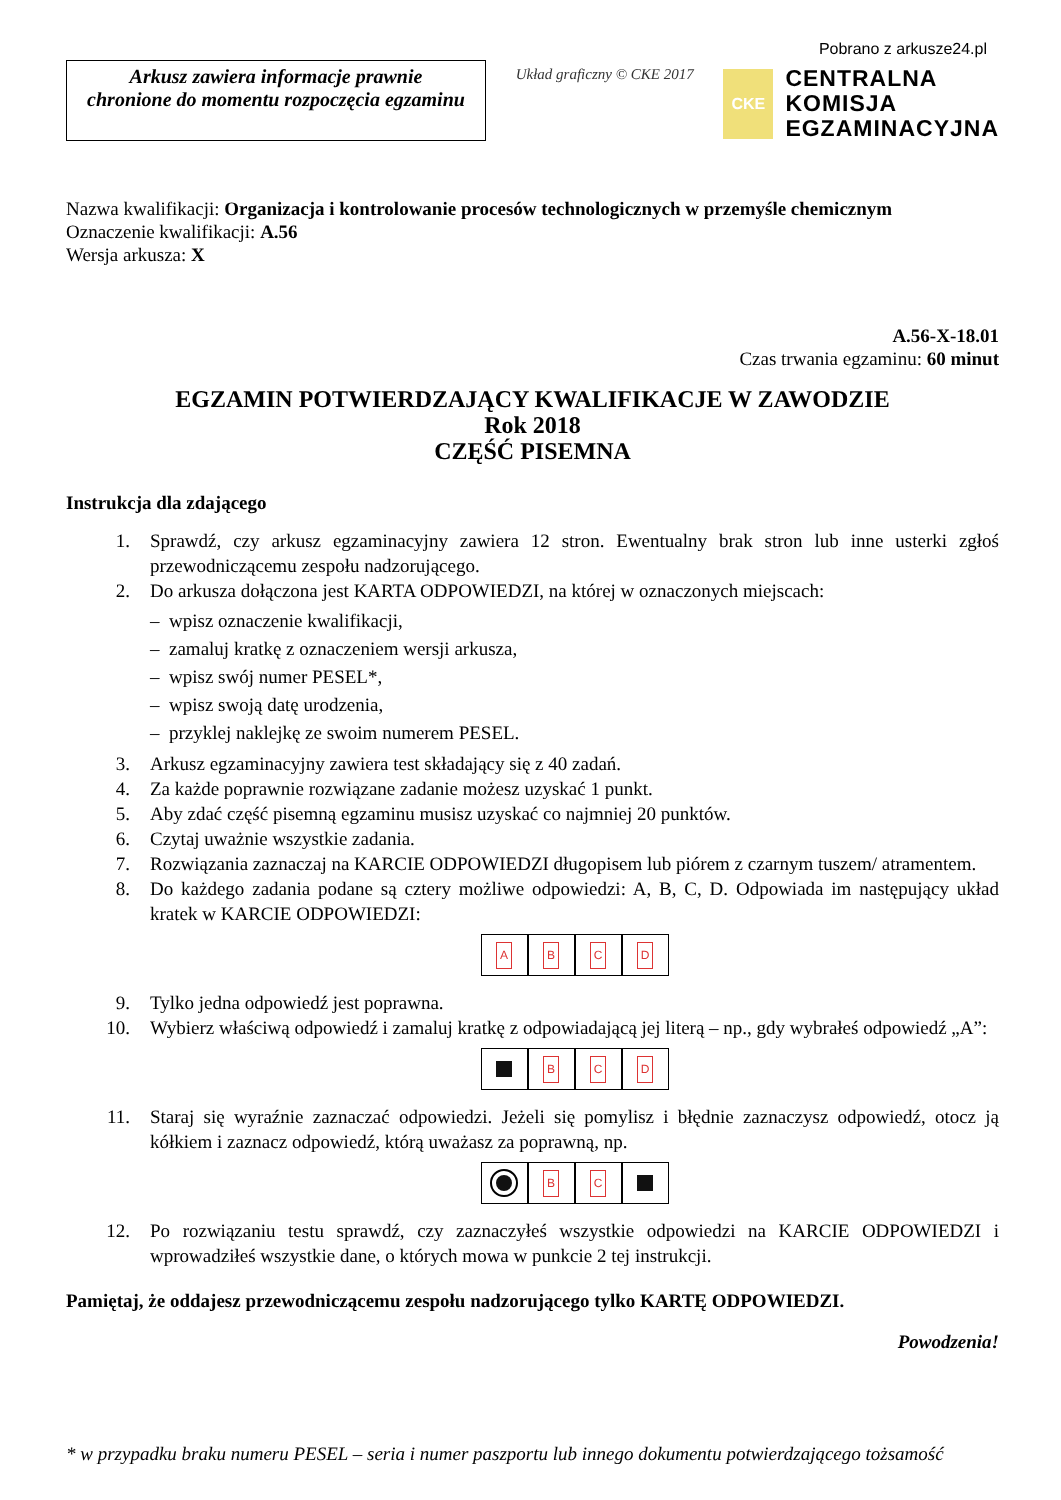Arkusz zawiera informacje prawnie
chronione do momentu rozpoczęcia egzaminu
Układ graficzny © CKE 2017
Pobrano z arkusze24.pl
CKE
CENTRALNA
KOMISJA
EGZAMINACYJNA
Nazwa kwalifikacji: Organizacja i kontrolowanie procesów technologicznych w przemyśle chemicznym
Oznaczenie kwalifikacji: A.56
Wersja arkusza: X
A.56-X-18.01
Czas trwania egzaminu: 60 minut
EGZAMIN POTWIERDZAJĄCY KWALIFIKACJE W ZAWODZIE
Rok 2018
CZĘŚĆ PISEMNA
Instrukcja dla zdającego
1. Sprawdź, czy arkusz egzaminacyjny zawiera 12 stron. Ewentualny brak stron lub inne usterki zgłoś przewodniczącemu zespołu nadzorującego.
2. Do arkusza dołączona jest KARTA ODPOWIEDZI, na której w oznaczonych miejscach:
– wpisz oznaczenie kwalifikacji,
– zamaluj kratkę z oznaczeniem wersji arkusza,
– wpisz swój numer PESEL*,
– wpisz swoją datę urodzenia,
– przyklej naklejkę ze swoim numerem PESEL.
3. Arkusz egzaminacyjny zawiera test składający się z 40 zadań.
4. Za każde poprawnie rozwiązane zadanie możesz uzyskać 1 punkt.
5. Aby zdać część pisemną egzaminu musisz uzyskać co najmniej 20 punktów.
6. Czytaj uważnie wszystkie zadania.
7. Rozwiązania zaznaczaj na KARCIE ODPOWIEDZI długopisem lub piórem z czarnym tuszem/ atramentem.
8. Do każdego zadania podane są cztery możliwe odpowiedzi: A, B, C, D. Odpowiada im następujący układ kratek w KARCIE ODPOWIEDZI:
ABCD
9. Tylko jedna odpowiedź jest poprawna.
10. Wybierz właściwą odpowiedź i zamaluj kratkę z odpowiadającą jej literą – np., gdy wybrałeś odpowiedź „A”:
BCD
11. Staraj się wyraźnie zaznaczać odpowiedzi. Jeżeli się pomylisz i błędnie zaznaczysz odpowiedź, otocz ją kółkiem i zaznacz odpowiedź, którą uważasz za poprawną, np.
BC
12. Po rozwiązaniu testu sprawdź, czy zaznaczyłeś wszystkie odpowiedzi na KARCIE ODPOWIEDZI i wprowadziłeś wszystkie dane, o których mowa w punkcie 2 tej instrukcji.
Pamiętaj, że oddajesz przewodniczącemu zespołu nadzorującego tylko KARTĘ ODPOWIEDZI.
Powodzenia!
* w przypadku braku numeru PESEL – seria i numer paszportu lub innego dokumentu potwierdzającego tożsamość